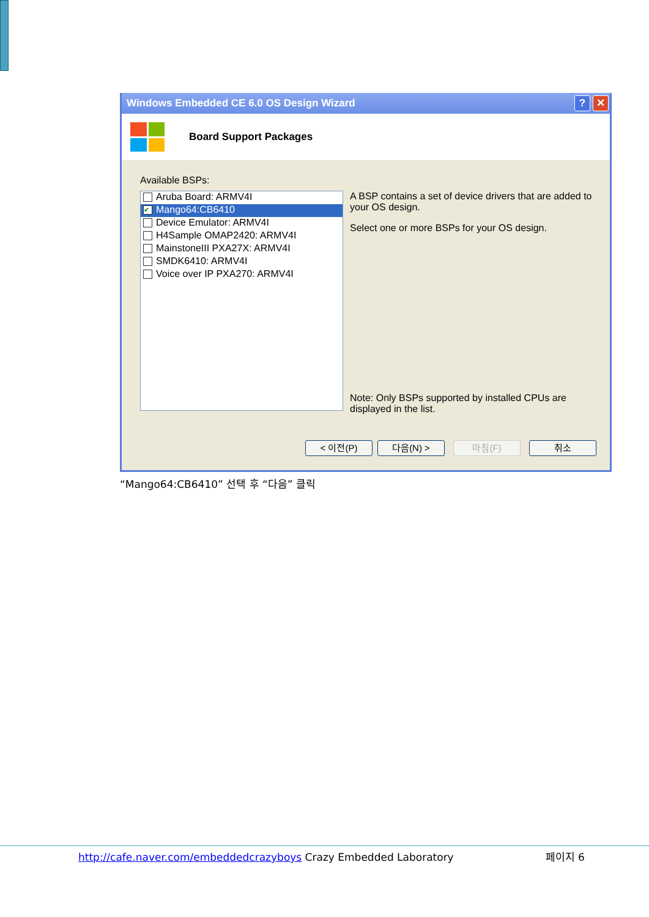Windows Embedded CE 6.0 OS Design Wizard? ✕
Board Support Packages
Available BSPs:
Aruba Board: ARMV4I
✔ Mango64:CB6410
Device Emulator: ARMV4I
H4Sample OMAP2420: ARMV4I
MainstoneIII PXA27X: ARMV4I
SMDK6410: ARMV4I
Voice over IP PXA270: ARMV4I
A BSP contains a set of device drivers that are added to your OS design.
Select one or more BSPs for your OS design.
Note: Only BSPs supported by installed CPUs are displayed in the list.
< 이전(P) 다음(N) > 마침(F) 취소
“Mango64:CB6410” 선택 후 “다음” 클릭
http://cafe.naver.com/embeddedcrazyboys Crazy Embedded Laboratory 페이지 6